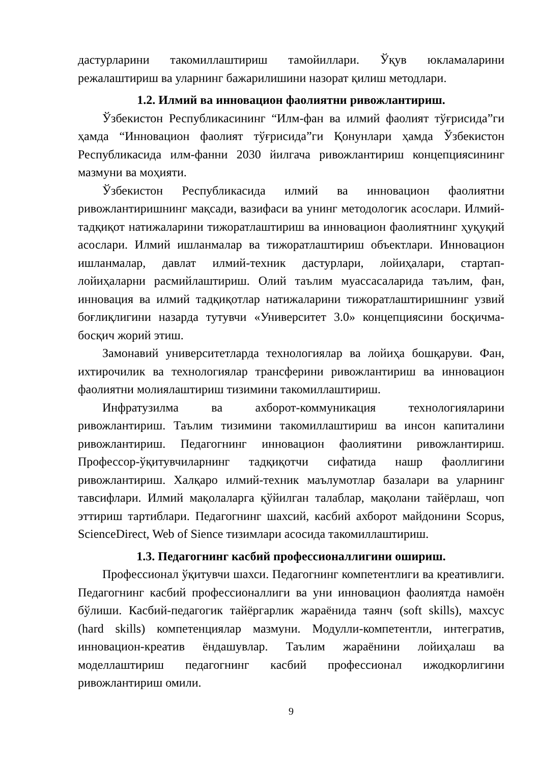дастурларини такомиллаштириш тамойиллари. Ўқув юкламаларини режалаштириш ва уларнинг бажарилишини назорат қилиш методлари.
1.2. Илмий ва инновацион фаолиятни ривожлантириш.
Ўзбекистон Республикасининг “Илм-фан ва илмий фаолият тўғрисида”ги ҳамда “Инновацион фаолият тўғрисида”ги Қонунлари ҳамда Ўзбекистон Республикасида илм-фанни 2030 йилгача ривожлантириш концепциясининг мазмуни ва моҳияти.
Ўзбекистон Республикасида илмий ва инновацион фаолиятни ривожлантиришнинг мақсади, вазифаси ва унинг методологик асослари. Илмий-тадқиқот натижаларини тижоратлаштириш ва инновацион фаолиятнинг ҳуқуқий асослари. Илмий ишланмалар ва тижоратлаштириш объектлари. Инновацион ишланмалар, давлат илмий-техник дастурлари, лойиҳалари, стартап-лойиҳаларни расмийлаштириш. Олий таълим муассасаларида таълим, фан, инновация ва илмий тадқиқотлар натижаларини тижоратлаштиришнинг узвий боғлиқлигини назарда тутувчи «Университет 3.0» концепциясини босқичма-босқич жорий этиш.
Замонавий университетларда технологиялар ва лойиҳа бошқаруви. Фан, ихтирочилик ва технологиялар трансферини ривожлантириш ва инновацион фаолиятни молиялаштириш тизимини такомиллаштириш.
Инфратузилма ва ахборот-коммуникация технологияларини ривожлантириш. Таълим тизимини такомиллаштириш ва инсон капиталини ривожлантириш. Педагогнинг инновацион фаолиятини ривожлантириш. Профессор-ўқитувчиларнинг тадқиқотчи сифатида нашр фаоллигини ривожлантириш. Халқаро илмий-техник маълумотлар базалари ва уларнинг тавсифлари. Илмий мақолаларга қўйилган талаблар, мақолани тайёрлаш, чоп эттириш тартиблари. Педагогнинг шахсий, касбий ахборот майдонини Scopus, ScienceDirect, Web of Sience тизимлари асосида такомиллаштириш.
1.3. Педагогнинг касбий профессионаллигини ошириш.
Профессионал ўқитувчи шахси. Педагогнинг компетентлиги ва креативлиги. Педагогнинг касбий профессионаллиги ва уни инновацион фаолиятда намоён бўлиши. Касбий-педагогик тайёргарлик жараёнида таянч (soft skills), махсус (hard skills) компетенциялар мазмуни. Модулли-компетентли, интегратив, инновацион-креатив ёндашувлар. Таълим жараёнини лойиҳалаш ва моделлаштириш педагогнинг касбий профессионал ижодкорлигини ривожлантириш омили.
9